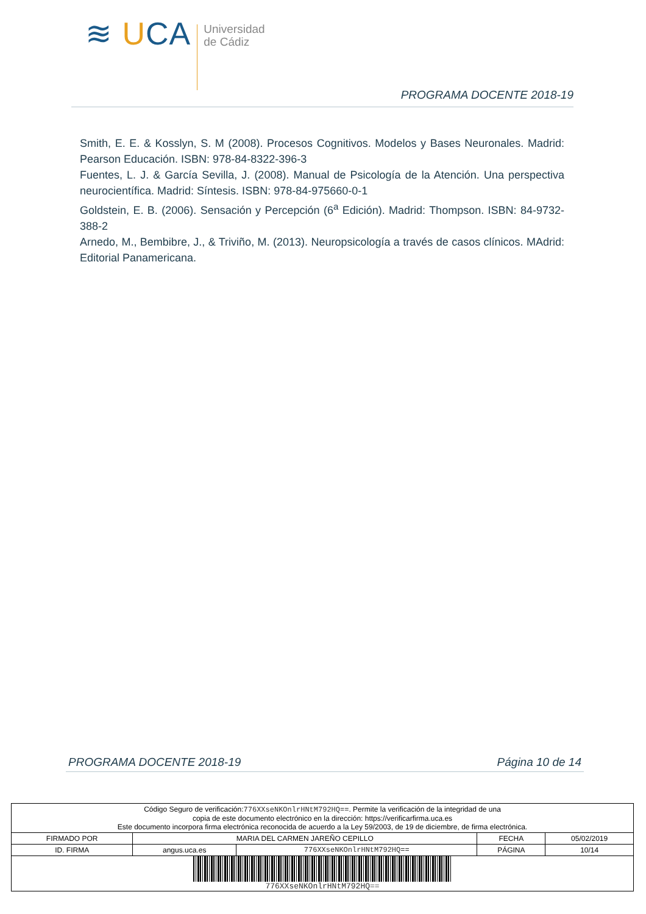≋ UCA
Universidad
de Cádiz
PROGRAMA DOCENTE 2018-19
Smith, E. E. & Kosslyn, S. M (2008). Procesos Cognitivos. Modelos y Bases Neuronales. Madrid: Pearson Educación. ISBN: 978-84-8322-396-3
Fuentes, L. J. & García Sevilla, J. (2008). Manual de Psicología de la Atención. Una perspectiva neurocientífica. Madrid: Síntesis. ISBN: 978-84-975660-0-1
Goldstein, E. B. (2006). Sensación y Percepción (6<sup>a</sup> Edición). Madrid: Thompson. ISBN: 84-9732-388-2
Arnedo, M., Bembibre, J., & Triviño, M. (2013). Neuropsicología a través de casos clínicos. MAdrid: Editorial Panamericana.
PROGRAMA DOCENTE 2018-19 Página 10 de 14
| Código Seguro de verificación: 776XXseNKOnlrHNtM792HQ== . Permite la verificación de la integridad de una copia de este documento electrónico en la dirección: https://verificarfirma.uca.es Este documento incorpora firma electrónica reconocida de acuerdo a la Ley 59/2003, de 19 de diciembre, de firma electrónica. | | | | |
| FIRMADO POR | MARIA DEL CARMEN JAREÑO CEPILLO | | FECHA | 05/02/2019 |
| ID. FIRMA | angus.uca.es | 776XXseNKOnlrHNtM792HQ== | PÁGINA | 10/14 |
| 776XXseNKOnlrHNtM792HQ== | | | | |